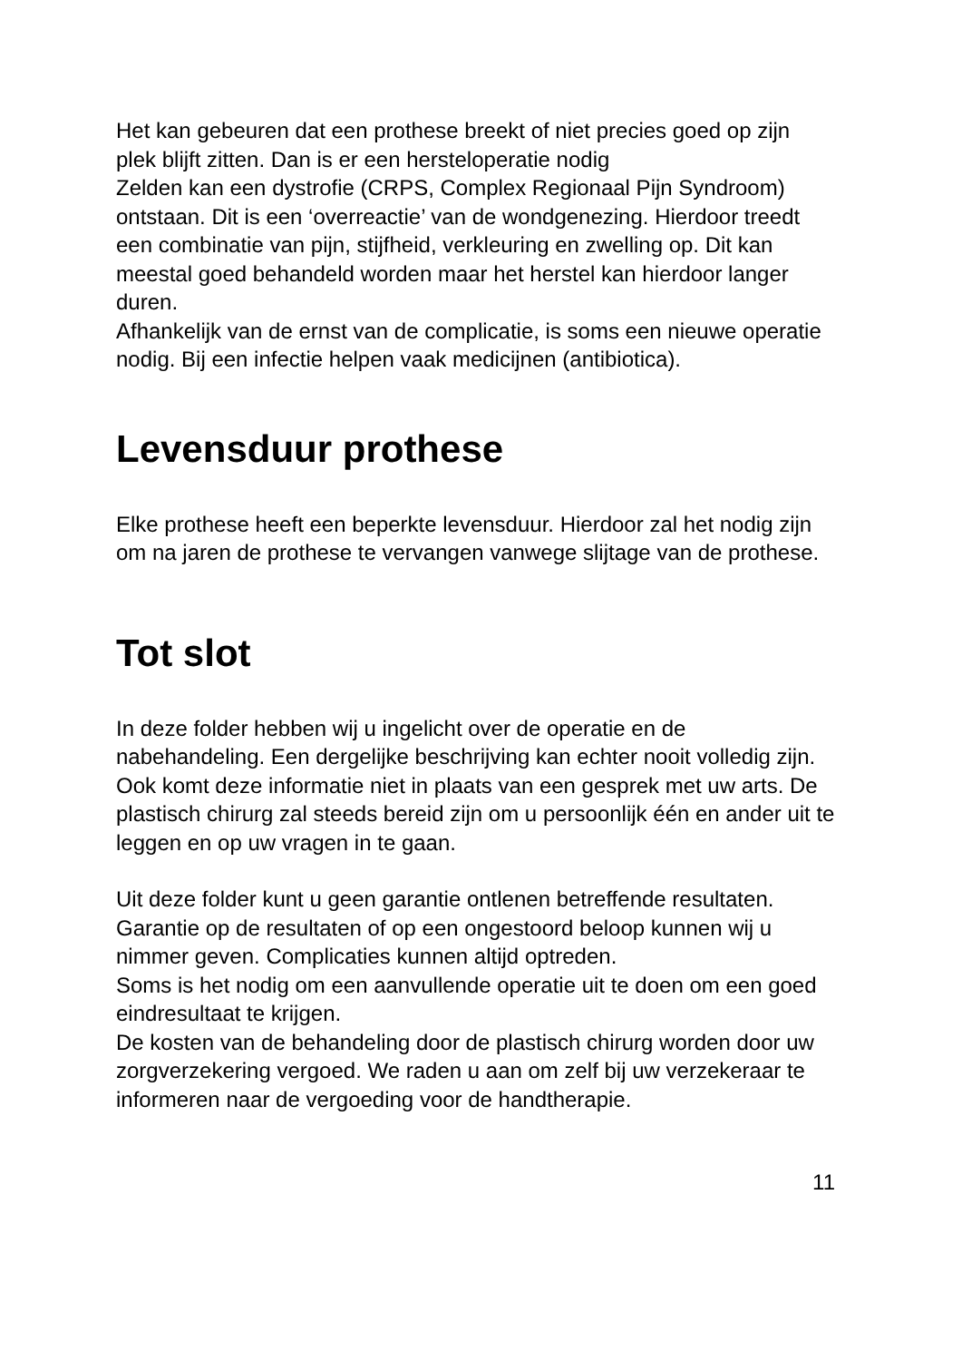Het kan gebeuren dat een prothese breekt of niet precies goed op zijn plek blijft zitten. Dan is er een hersteloperatie nodig
Zelden kan een dystrofie (CRPS, Complex Regionaal Pijn Syndroom) ontstaan. Dit is een ‘overreactie’ van de wondgenezing. Hierdoor treedt een combinatie van pijn, stijfheid, verkleuring en zwelling op. Dit kan meestal goed behandeld worden maar het herstel kan hierdoor langer duren.
Afhankelijk van de ernst van de complicatie, is soms een nieuwe operatie nodig. Bij een infectie helpen vaak medicijnen (antibiotica).
Levensduur prothese
Elke prothese heeft een beperkte levensduur. Hierdoor zal het nodig zijn om na jaren de prothese te vervangen vanwege slijtage van de prothese.
Tot slot
In deze folder hebben wij u ingelicht over de operatie en de nabehandeling. Een dergelijke beschrijving kan echter nooit volledig zijn. Ook komt deze informatie niet in plaats van een gesprek met uw arts. De plastisch chirurg zal steeds bereid zijn om u persoonlijk één en ander uit te leggen en op uw vragen in te gaan.
Uit deze folder kunt u geen garantie ontlenen betreffende resultaten. Garantie op de resultaten of op een ongestoord beloop kunnen wij u nimmer geven. Complicaties kunnen altijd optreden.
Soms is het nodig om een aanvullende operatie uit te doen om een goed eindresultaat te krijgen.
De kosten van de behandeling door de plastisch chirurg worden door uw zorgverzekering vergoed. We raden u aan om zelf bij uw verzekeraar te informeren naar de vergoeding voor de handtherapie.
11